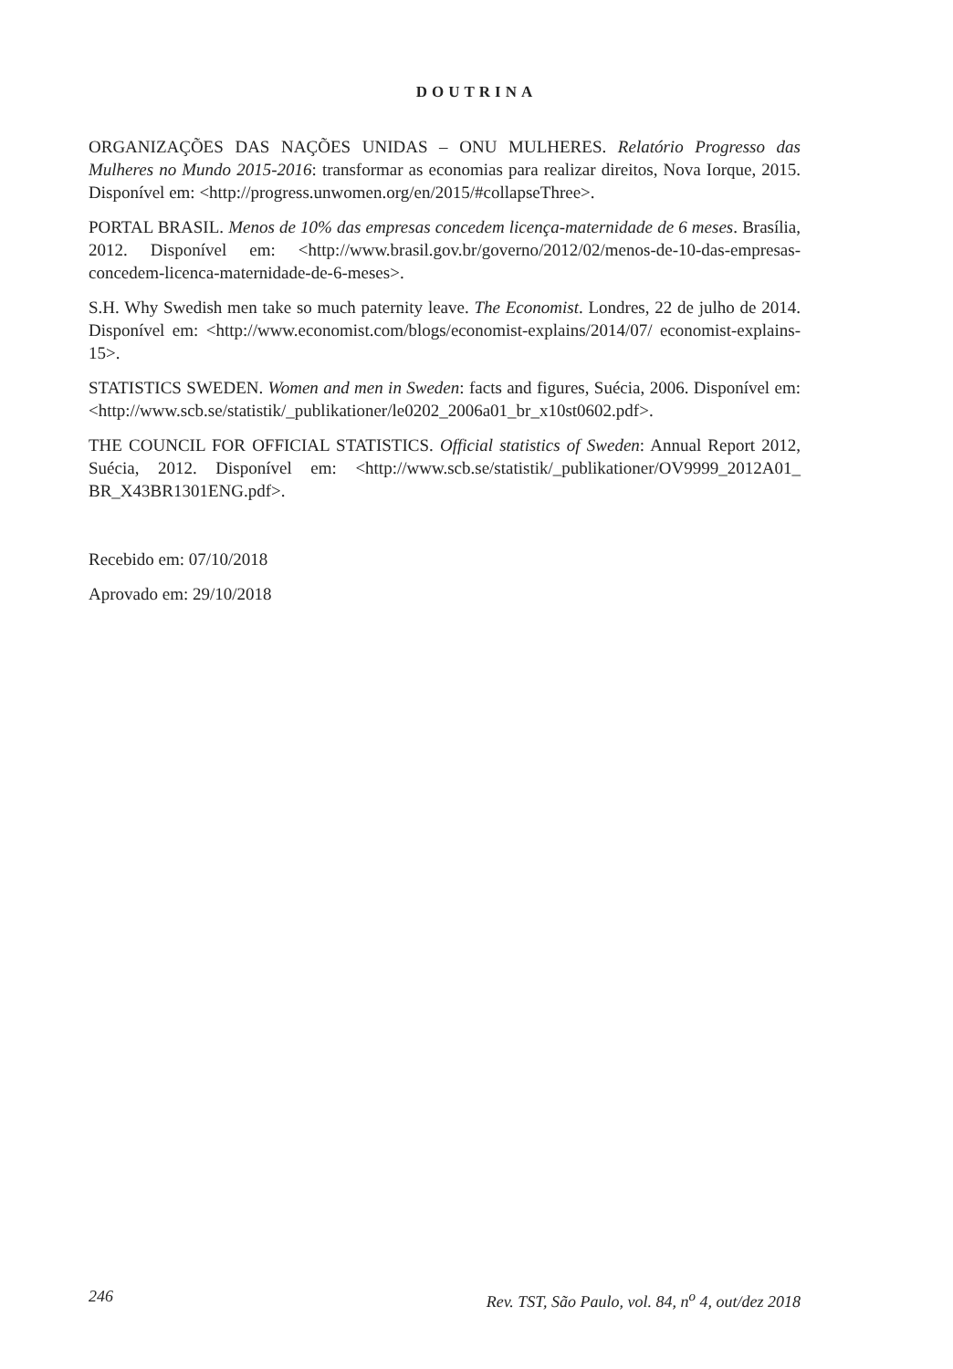DOUTRINA
ORGANIZAÇÕES DAS NAÇÕES UNIDAS – ONU MULHERES. Relatório Progresso das Mulheres no Mundo 2015-2016: transformar as economias para realizar direitos, Nova Iorque, 2015. Disponível em: <http://progress.unwomen.org/en/2015/#collapseThree>.
PORTAL BRASIL. Menos de 10% das empresas concedem licença-maternidade de 6 meses. Brasília, 2012. Disponível em: <http://www.brasil.gov.br/governo/2012/02/menos-de-10-das-empresas-concedem-licenca-maternidade-de-6-meses>.
S.H. Why Swedish men take so much paternity leave. The Economist. Londres, 22 de julho de 2014. Disponível em: <http://www.economist.com/blogs/economist-explains/2014/07/ economist-explains-15>.
STATISTICS SWEDEN. Women and men in Sweden: facts and figures, Suécia, 2006. Disponível em: <http://www.scb.se/statistik/_publikationer/le0202_2006a01_br_x10st0602.pdf>.
THE COUNCIL FOR OFFICIAL STATISTICS. Official statistics of Sweden: Annual Report 2012, Suécia, 2012. Disponível em: <http://www.scb.se/statistik/_publikationer/OV9999_2012A01_ BR_X43BR1301ENG.pdf>.
Recebido em: 07/10/2018
Aprovado em: 29/10/2018
246 Rev. TST, São Paulo, vol. 84, n<sup>o</sup> 4, out/dez 2018